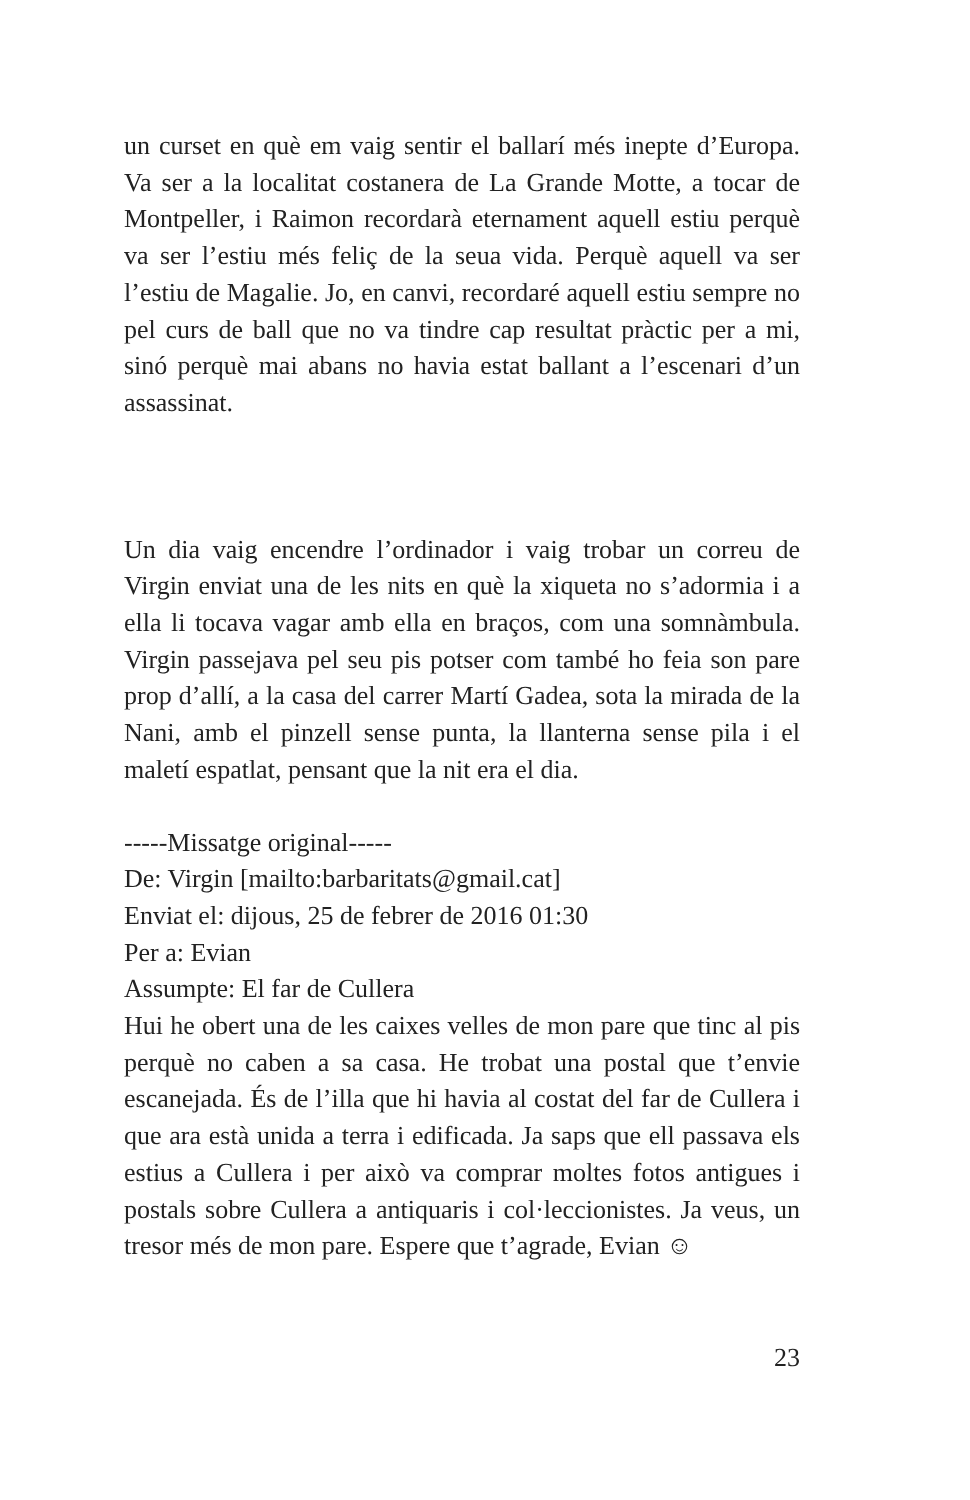un curset en què em vaig sentir el ballarí més inepte d’Europa. Va ser a la localitat costanera de La Grande Motte, a tocar de Montpeller, i Raimon recordarà eternament aquell estiu perquè va ser l’estiu més feliç de la seua vida. Perquè aquell va ser l’estiu de Magalie. Jo, en canvi, recordaré aquell estiu sempre no pel curs de ball que no va tindre cap resultat pràctic per a mi, sinó perquè mai abans no havia estat ballant a l’escenari d’un assassinat.
Un dia vaig encendre l’ordinador i vaig trobar un correu de Virgin enviat una de les nits en què la xiqueta no s’adormia i a ella li tocava vagar amb ella en braços, com una somnàmbula. Virgin passejava pel seu pis potser com també ho feia son pare prop d’allí, a la casa del carrer Martí Gadea, sota la mirada de la Nani, amb el pinzell sense punta, la llanterna sense pila i el maletí espatlat, pensant que la nit era el dia.
-----Missatge original-----
De: Virgin [mailto:barbaritats@gmail.cat]
Enviat el: dijous, 25 de febrer de 2016 01:30
Per a: Evian
Assumpte: El far de Cullera
Hui he obert una de les caixes velles de mon pare que tinc al pis perquè no caben a sa casa. He trobat una postal que t’envie escanejada. És de l’illa que hi havia al costat del far de Cullera i que ara està unida a terra i edificada. Ja saps que ell passava els estius a Cullera i per això va comprar moltes fotos antigues i postals sobre Cullera a antiquaris i col·leccionistes. Ja veus, un tresor més de mon pare. Espere que t’agrade, Evian ☺
23